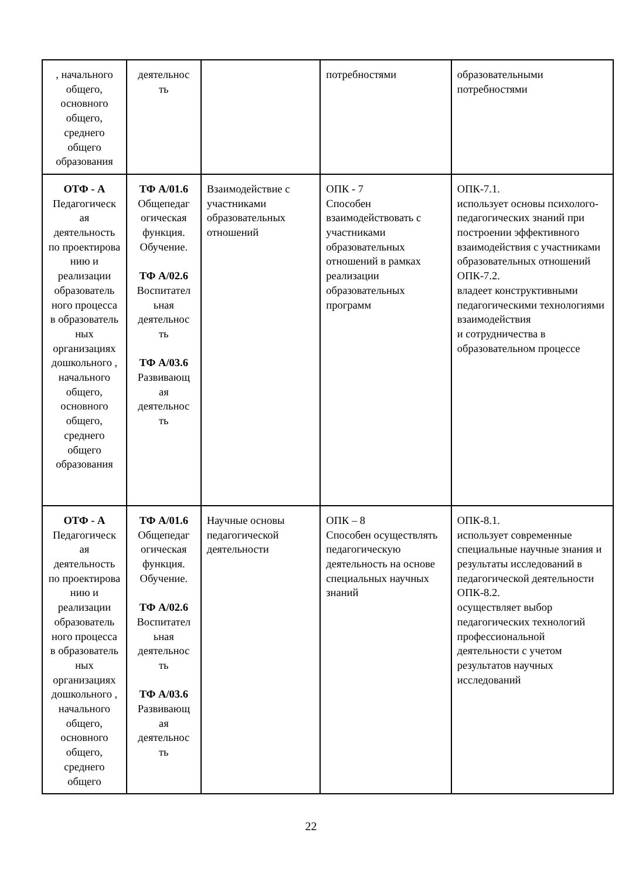| , начального общего, основного общего, среднего общего образования | деятельнос ть | | потребностями | образовательными потребностями |
| ОТФ - А Педагогическ ая деятельность по проектирова нию и реализации образователь ного процесса в образователь ных организациях дошкольного , начального общего, основного общего, среднего общего образования | ТФ А/01.6 Общепедаг огическая функция. Обучение. ТФ А/02.6 Воспитател ьная деятельнос ть ТФ А/03.6 Развивающ ая деятельнос ть | Взаимодействие с участниками образовательных отношений | ОПК - 7 Способен взаимодействовать с участниками образовательных отношений в рамках реализации образовательных программ | ОПК-7.1. использует основы психолого- педагогических знаний при построении эффективного взаимодействия с участниками образовательных отношений ОПК-7.2. владеет конструктивными педагогическими технологиями взаимодействия и сотрудничества в образовательном процессе |
| ОТФ - А Педагогическ ая деятельность по проектирова нию и реализации образователь ного процесса в образователь ных организациях дошкольного , начального общего, основного общего, среднего общего | ТФ А/01.6 Общепедаг огическая функция. Обучение. ТФ А/02.6 Воспитател ьная деятельнос ть ТФ А/03.6 Развивающ ая деятельнос ть | Научные основы педагогической деятельности | ОПК – 8 Способен осуществлять педагогическую деятельность на основе специальных научных знаний | ОПК-8.1. использует современные специальные научные знания и результаты исследований в педагогической деятельности ОПК-8.2. осуществляет выбор педагогических технологий профессиональной деятельности с учетом результатов научных исследований |
22